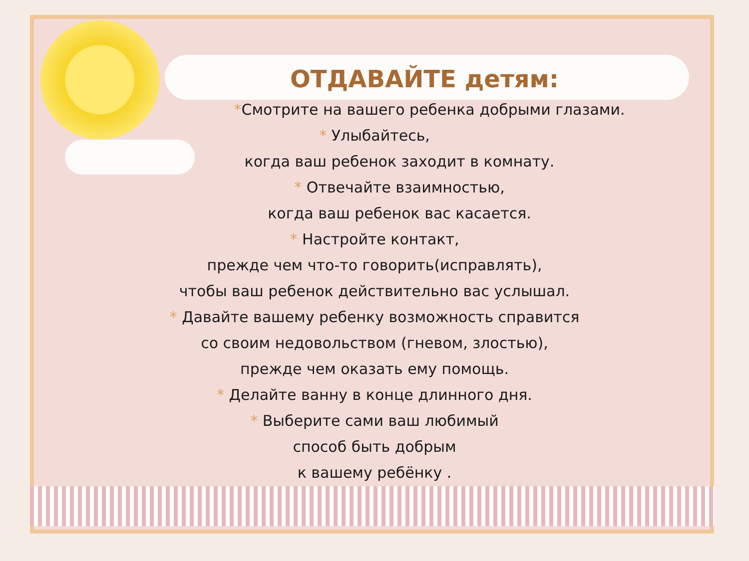ОТДАВАЙТЕ детям:
*Смотрите на вашего ребенка добрыми глазами.
* Улыбайтесь,
когда ваш ребенок заходит в комнату.
* Отвечайте взаимностью,
когда ваш ребенок вас касается.
* Настройте контакт,
прежде чем что-то говорить(исправлять),
чтобы ваш ребенок действительно вас услышал.
* Давайте вашему ребенку возможность справится
со своим недовольством (гневом, злостью),
прежде чем оказать ему помощь.
* Делайте ванну в конце длинного дня.
* Выберите сами ваш любимый
способ быть добрым
к вашему ребёнку .